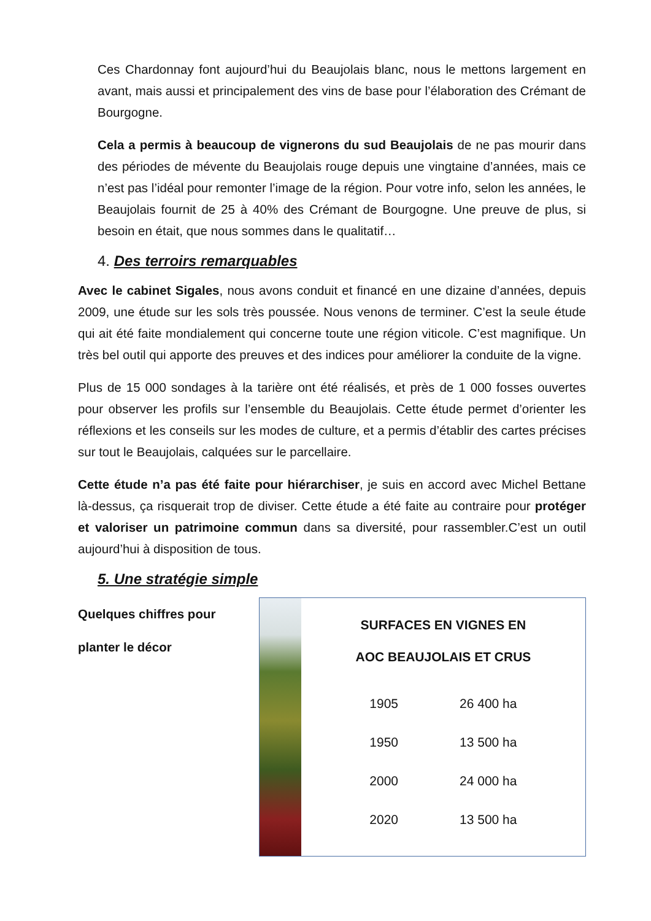Ces Chardonnay font aujourd’hui du Beaujolais blanc, nous le mettons largement en avant, mais aussi et principalement des vins de base pour l’élaboration des Crémant de Bourgogne.
Cela a permis à beaucoup de vignerons du sud Beaujolais de ne pas mourir dans des périodes de mévente du Beaujolais rouge depuis une vingtaine d’années, mais ce n’est pas l’idéal pour remonter l’image de la région. Pour votre info, selon les années, le Beaujolais fournit de 25 à 40% des Crémant de Bourgogne. Une preuve de plus, si besoin en était, que nous sommes dans le qualitatif…
4. Des terroirs remarquables
Avec le cabinet Sigales, nous avons conduit et financé en une dizaine d’années, depuis 2009, une étude sur les sols très poussée. Nous venons de terminer. C’est la seule étude qui ait été faite mondialement qui concerne toute une région viticole. C’est magnifique. Un très bel outil qui apporte des preuves et des indices pour améliorer la conduite de la vigne.
Plus de 15 000 sondages à la tarière ont été réalisés, et près de 1 000 fosses ouvertes pour observer les profils sur l’ensemble du Beaujolais. Cette étude permet d’orienter les réflexions et les conseils sur les modes de culture, et a permis d’établir des cartes précises sur tout le Beaujolais, calquées sur le parcellaire.
Cette étude n’a pas été faite pour hiérarchiser, je suis en accord avec Michel Bettane là-dessus, ça risquerait trop de diviser. Cette étude a été faite au contraire pour protéger et valoriser un patrimoine commun dans sa diversité, pour rassembler.C’est un outil aujourd’hui à disposition de tous.
5. Une stratégie simple
Quelques chiffres pour
planter le décor
SURFACES EN VIGNES EN
AOC BEAUJOLAIS ET CRUS
| 1905 | 26 400 ha |
| 1950 | 13 500 ha |
| 2000 | 24 000 ha |
| 2020 | 13 500 ha |